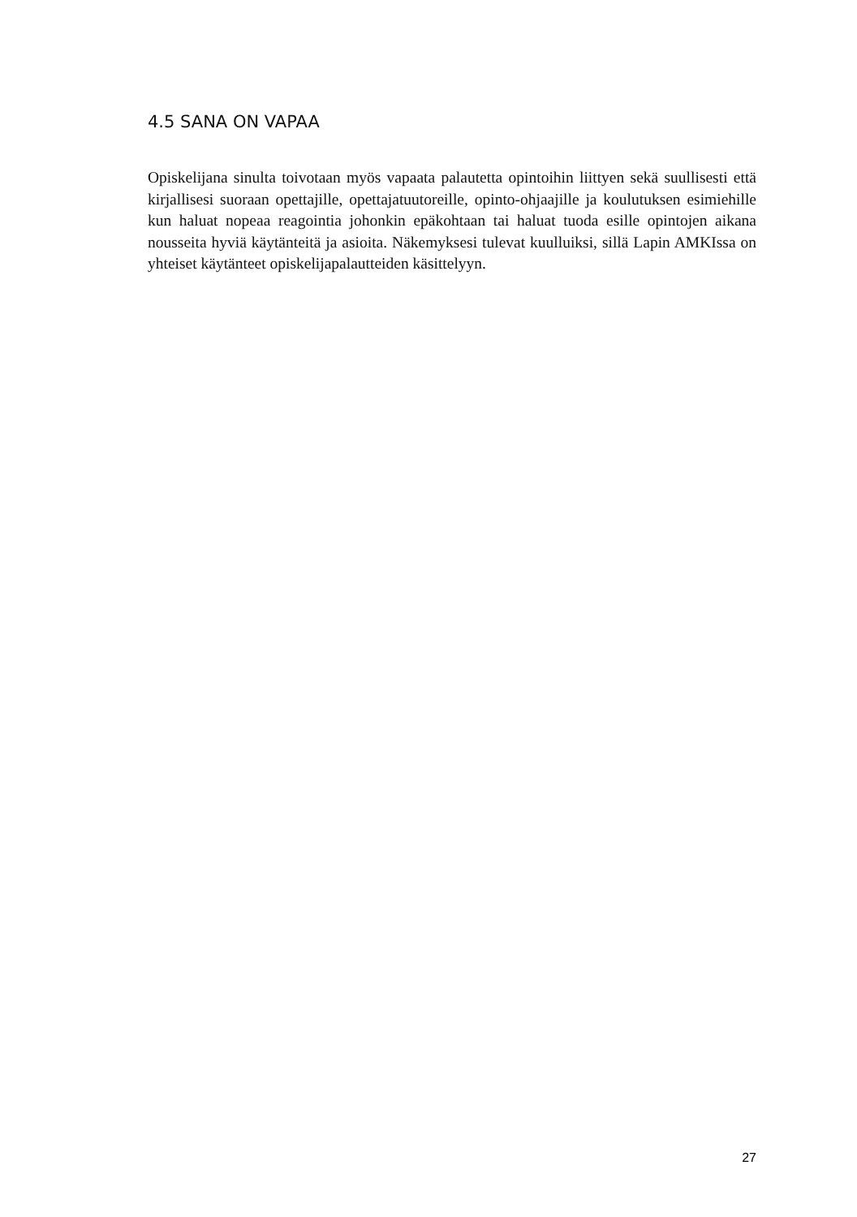4.5 SANA ON VAPAA
Opiskelijana sinulta toivotaan myös vapaata palautetta opintoihin liittyen sekä suullisesti että kirjallisesi suoraan opettajille, opettajatuutoreille, opinto-ohjaajille ja koulutuksen esimiehille kun haluat nopeaa reagointia johonkin epäkohtaan tai haluat tuoda esille opintojen aikana nousseita hyviä käytänteitä ja asioita. Näkemyksesi tulevat kuulluiksi, sillä Lapin AMKIssa on yhteiset käytänteet opiskelijapalautteiden käsittelyyn.
27